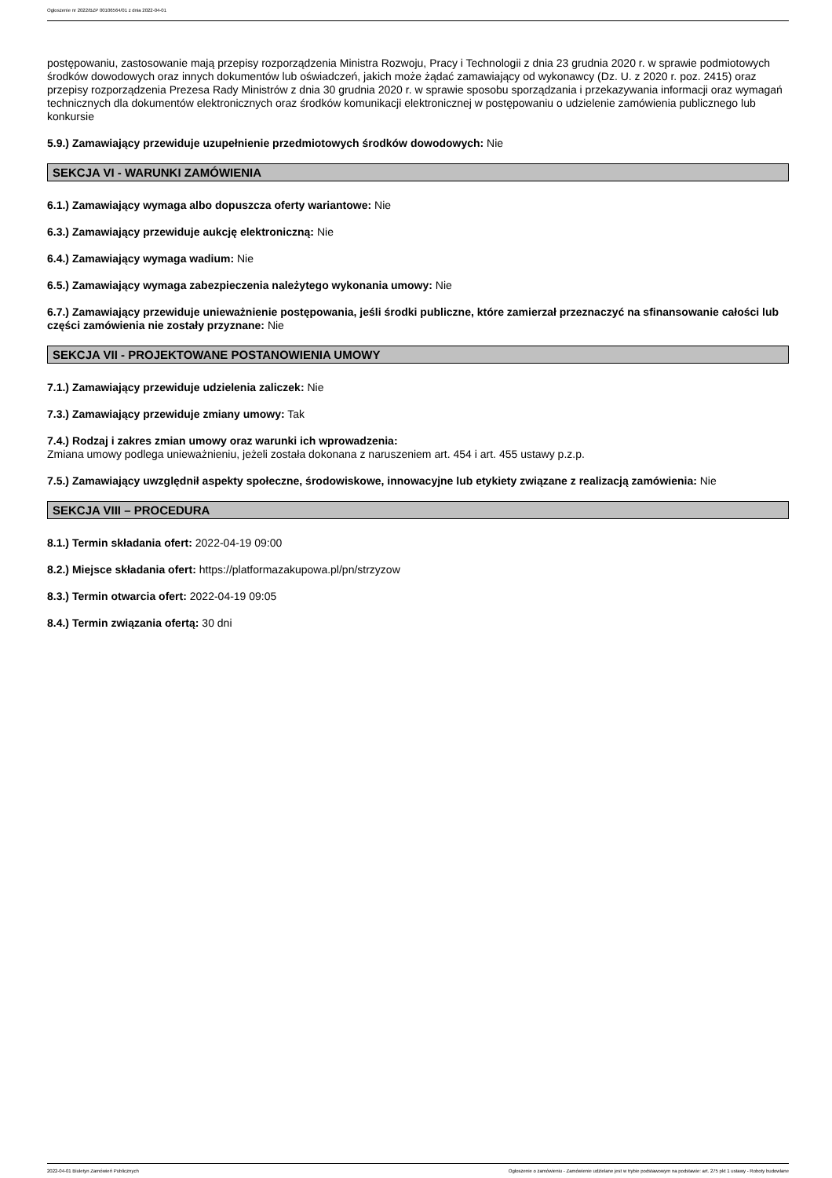Ogłoszenie nr 2022/BZP 00106564/01 z dnia 2022-04-01
postępowaniu, zastosowanie mają przepisy rozporządzenia Ministra Rozwoju, Pracy i Technologii z dnia 23 grudnia 2020 r. w sprawie podmiotowych środków dowodowych oraz innych dokumentów lub oświadczeń, jakich może żądać zamawiający od wykonawcy (Dz. U. z 2020 r. poz. 2415) oraz przepisy rozporządzenia Prezesa Rady Ministrów z dnia 30 grudnia 2020 r. w sprawie sposobu sporządzania i przekazywania informacji oraz wymagań technicznych dla dokumentów elektronicznych oraz środków komunikacji elektronicznej w postępowaniu o udzielenie zamówienia publicznego lub konkursie
5.9.) Zamawiający przewiduje uzupełnienie przedmiotowych środków dowodowych: Nie
SEKCJA VI - WARUNKI ZAMÓWIENIA
6.1.) Zamawiający wymaga albo dopuszcza oferty wariantowe: Nie
6.3.) Zamawiający przewiduje aukcję elektroniczną: Nie
6.4.) Zamawiający wymaga wadium: Nie
6.5.) Zamawiający wymaga zabezpieczenia należytego wykonania umowy: Nie
6.7.) Zamawiający przewiduje unieważnienie postępowania, jeśli środki publiczne, które zamierzał przeznaczyć na sfinansowanie całości lub części zamówienia nie zostały przyznane: Nie
SEKCJA VII - PROJEKTOWANE POSTANOWIENIA UMOWY
7.1.) Zamawiający przewiduje udzielenia zaliczek: Nie
7.3.) Zamawiający przewiduje zmiany umowy: Tak
7.4.) Rodzaj i zakres zmian umowy oraz warunki ich wprowadzenia:
Zmiana umowy podlega unieważnieniu, jeżeli została dokonana z naruszeniem art. 454 i art. 455 ustawy p.z.p.
7.5.) Zamawiający uwzględnił aspekty społeczne, środowiskowe, innowacyjne lub etykiety związane z realizacją zamówienia: Nie
SEKCJA VIII – PROCEDURA
8.1.) Termin składania ofert: 2022-04-19 09:00
8.2.) Miejsce składania ofert: https://platformazakupowa.pl/pn/strzyzow
8.3.) Termin otwarcia ofert: 2022-04-19 09:05
8.4.) Termin związania ofertą: 30 dni
2022-04-01 Biuletyn Zamówień Publicznych Ogłoszenie o zamówieniu - Zamówienie udzielane jest w trybie podstawowym na podstawie: art. 275 pkt 1 ustawy - Roboty budowlane